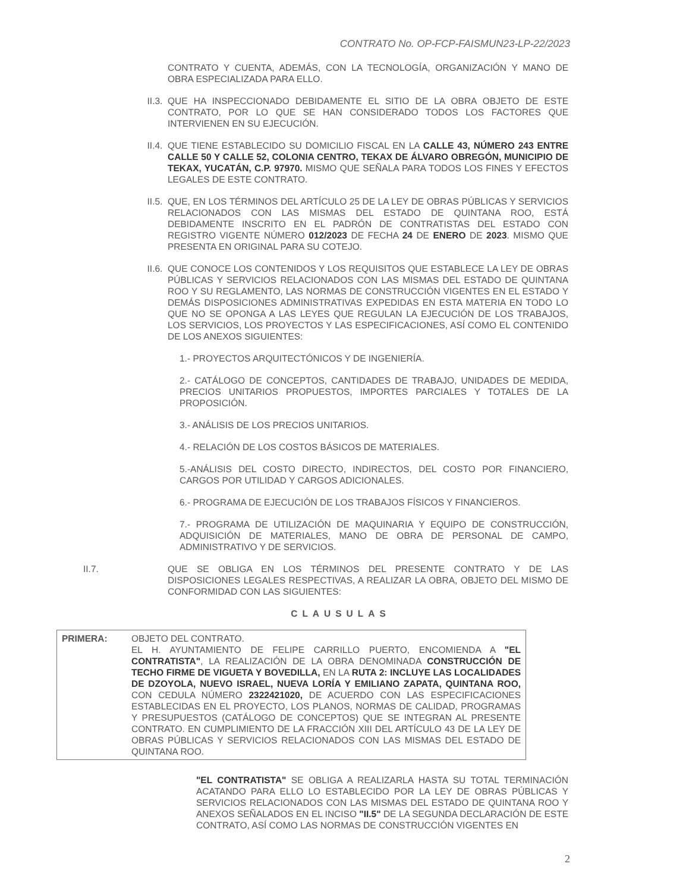CONTRATO No. OP-FCP-FAISMUN23-LP-22/2023
CONTRATO Y CUENTA, ADEMÁS, CON LA TECNOLOGÍA, ORGANIZACIÓN Y MANO DE OBRA ESPECIALIZADA PARA ELLO.
II.3. QUE HA INSPECCIONADO DEBIDAMENTE EL SITIO DE LA OBRA OBJETO DE ESTE CONTRATO, POR LO QUE SE HAN CONSIDERADO TODOS LOS FACTORES QUE INTERVIENEN EN SU EJECUCIÓN.
II.4. QUE TIENE ESTABLECIDO SU DOMICILIO FISCAL EN LA CALLE 43, NÚMERO 243 ENTRE CALLE 50 Y CALLE 52, COLONIA CENTRO, TEKAX DE ÁLVARO OBREGÓN, MUNICIPIO DE TEKAX, YUCATÁN, C.P. 97970. MISMO QUE SEÑALA PARA TODOS LOS FINES Y EFECTOS LEGALES DE ESTE CONTRATO.
II.5. QUE, EN LOS TÉRMINOS DEL ARTÍCULO 25 DE LA LEY DE OBRAS PÚBLICAS Y SERVICIOS RELACIONADOS CON LAS MISMAS DEL ESTADO DE QUINTANA ROO, ESTÁ DEBIDAMENTE INSCRITO EN EL PADRÓN DE CONTRATISTAS DEL ESTADO CON REGISTRO VIGENTE NÚMERO 012/2023 DE FECHA 24 DE ENERO DE 2023. MISMO QUE PRESENTA EN ORIGINAL PARA SU COTEJO.
II.6. QUE CONOCE LOS CONTENIDOS Y LOS REQUISITOS QUE ESTABLECE LA LEY DE OBRAS PÚBLICAS Y SERVICIOS RELACIONADOS CON LAS MISMAS DEL ESTADO DE QUINTANA ROO Y SU REGLAMENTO, LAS NORMAS DE CONSTRUCCIÓN VIGENTES EN EL ESTADO Y DEMÁS DISPOSICIONES ADMINISTRATIVAS EXPEDIDAS EN ESTA MATERIA EN TODO LO QUE NO SE OPONGA A LAS LEYES QUE REGULAN LA EJECUCIÓN DE LOS TRABAJOS, LOS SERVICIOS, LOS PROYECTOS Y LAS ESPECIFICACIONES, ASÍ COMO EL CONTENIDO DE LOS ANEXOS SIGUIENTES:
1.- PROYECTOS ARQUITECTÓNICOS Y DE INGENIERÍA.
2.- CATÁLOGO DE CONCEPTOS, CANTIDADES DE TRABAJO, UNIDADES DE MEDIDA, PRECIOS UNITARIOS PROPUESTOS, IMPORTES PARCIALES Y TOTALES DE LA PROPOSICIÓN.
3.- ANÁLISIS DE LOS PRECIOS UNITARIOS.
4.- RELACIÓN DE LOS COSTOS BÁSICOS DE MATERIALES.
5.-ANÁLISIS DEL COSTO DIRECTO, INDIRECTOS, DEL COSTO POR FINANCIERO, CARGOS POR UTILIDAD Y CARGOS ADICIONALES.
6.- PROGRAMA DE EJECUCIÓN DE LOS TRABAJOS FÍSICOS Y FINANCIEROS.
7.- PROGRAMA DE UTILIZACIÓN DE MAQUINARIA Y EQUIPO DE CONSTRUCCIÓN, ADQUISICIÓN DE MATERIALES, MANO DE OBRA DE PERSONAL DE CAMPO, ADMINISTRATIVO Y DE SERVICIOS.
II.7. QUE SE OBLIGA EN LOS TÉRMINOS DEL PRESENTE CONTRATO Y DE LAS DISPOSICIONES LEGALES RESPECTIVAS, A REALIZAR LA OBRA, OBJETO DEL MISMO DE CONFORMIDAD CON LAS SIGUIENTES:
CLAUSULAS
PRIMERA: OBJETO DEL CONTRATO.
EL H. AYUNTAMIENTO DE FELIPE CARRILLO PUERTO, ENCOMIENDA A "EL CONTRATISTA", LA REALIZACIÓN DE LA OBRA DENOMINADA CONSTRUCCIÓN DE TECHO FIRME DE VIGUETA Y BOVEDILLA, EN LA RUTA 2: INCLUYE LAS LOCALIDADES DE DZOYOLA, NUEVO ISRAEL, NUEVA LORÍA Y EMILIANO ZAPATA, QUINTANA ROO, CON CEDULA NÚMERO 2322421020, DE ACUERDO CON LAS ESPECIFICACIONES ESTABLECIDAS EN EL PROYECTO, LOS PLANOS, NORMAS DE CALIDAD, PROGRAMAS Y PRESUPUESTOS (CATÁLOGO DE CONCEPTOS) QUE SE INTEGRAN AL PRESENTE CONTRATO. EN CUMPLIMIENTO DE LA FRACCIÓN XIII DEL ARTÍCULO 43 DE LA LEY DE OBRAS PÚBLICAS Y SERVICIOS RELACIONADOS CON LAS MISMAS DEL ESTADO DE QUINTANA ROO.
"EL CONTRATISTA" SE OBLIGA A REALIZARLA HASTA SU TOTAL TERMINACIÓN ACATANDO PARA ELLO LO ESTABLECIDO POR LA LEY DE OBRAS PÚBLICAS Y SERVICIOS RELACIONADOS CON LAS MISMAS DEL ESTADO DE QUINTANA ROO Y ANEXOS SEÑALADOS EN EL INCISO "II.5" DE LA SEGUNDA DECLARACIÓN DE ESTE CONTRATO, ASÍ COMO LAS NORMAS DE CONSTRUCCIÓN VIGENTES EN
2